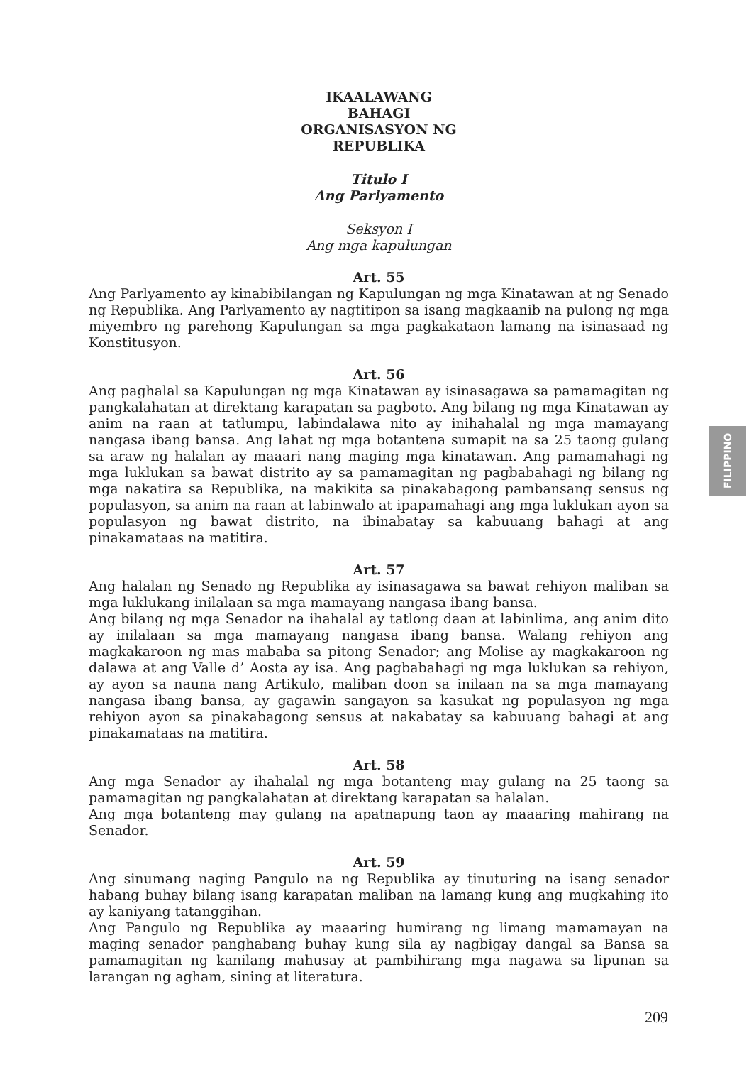IKAALAWANG
BAHAGI
ORGANISASYON NG
REPUBLIKA
Titulo I
Ang Parlyamento
Seksyon I
Ang mga kapulungan
Art. 55
Ang Parlyamento ay kinabibilangan ng Kapulungan ng mga Kinatawan at ng Senado ng Republika. Ang Parlyamento ay nagtitipon sa isang magkaanib na pulong ng mga miyembro ng parehong Kapulungan sa mga pagkakataon lamang na isinasaad ng Konstitusyon.
Art. 56
Ang paghalal sa Kapulungan ng mga Kinatawan ay isinasagawa sa pamamagitan ng pangkalahatan at direktang karapatan sa pagboto. Ang bilang ng mga Kinatawan ay anim na raan at tatlumpu, labindalawa nito ay inihahalal ng mga mamayang nangasa ibang bansa. Ang lahat ng mga botantena sumapit na sa 25 taong gulang sa araw ng halalan ay maaari nang maging mga kinatawan. Ang pamamahagi ng mga luklukan sa bawat distrito ay sa pamamagitan ng pagbabahagi ng bilang ng mga nakatira sa Republika, na makikita sa pinakabagong pambansang sensus ng populasyon, sa anim na raan at labinwalo at ipapamahagi ang mga luklukan ayon sa populasyon ng bawat distrito, na ibinabatay sa kabuuang bahagi at ang pinakamataas na matitira.
Art. 57
Ang halalan ng Senado ng Republika ay isinasagawa sa bawat rehiyon maliban sa mga luklukang inilalaan sa mga mamayang nangasa ibang bansa.
Ang bilang ng mga Senador na ihahalal ay tatlong daan at labinlima, ang anim dito ay inilalaan sa mga mamayang nangasa ibang bansa. Walang rehiyon ang magkakaroon ng mas mababa sa pitong Senador; ang Molise ay magkakaroon ng dalawa at ang Valle d’ Aosta ay isa. Ang pagbabahagi ng mga luklukan sa rehiyon, ay ayon sa nauna nang Artikulo, maliban doon sa inilaan na sa mga mamayang nangasa ibang bansa, ay gagawin sangayon sa kasukat ng populasyon ng mga rehiyon ayon sa pinakabagong sensus at nakabatay sa kabuuang bahagi at ang pinakamataas na matitira.
Art. 58
Ang mga Senador ay ihahalal ng mga botanteng may gulang na 25 taong sa pamamagitan ng pangkalahatan at direktang karapatan sa halalan.
Ang mga botanteng may gulang na apatnapung taon ay maaaring mahirang na Senador.
Art. 59
Ang sinumang naging Pangulo na ng Republika ay tinuturing na isang senador habang buhay bilang isang karapatan maliban na lamang kung ang mugkahing ito ay kaniyang tatanggihan.
Ang Pangulo ng Republika ay maaaring humirang ng limang mamamayan na maging senador panghabang buhay kung sila ay nagbigay dangal sa Bansa sa pamamagitan ng kanilang mahusay at pambihirang mga nagawa sa lipunan sa larangan ng agham, sining at literatura.
FILIPPINO
209